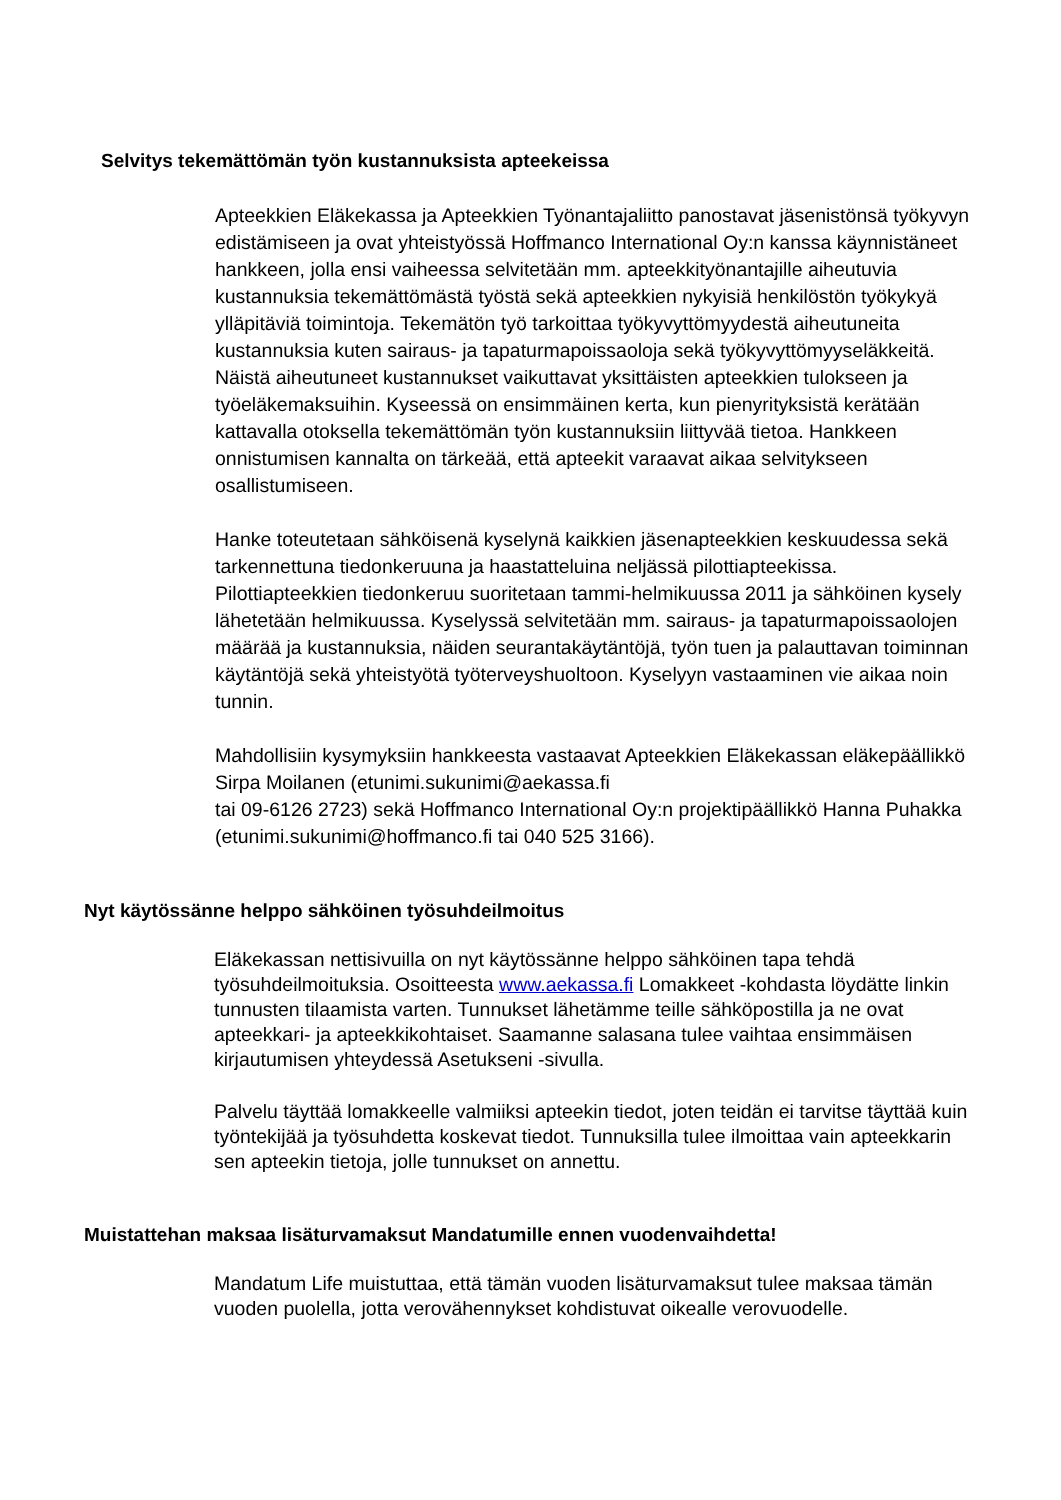Selvitys tekemättömän työn kustannuksista apteekeissa
Apteekkien Eläkekassa ja Apteekkien Työnantajaliitto panostavat jäsenistönsä työkyvyn edistämiseen ja ovat yhteistyössä Hoffmanco International Oy:n kanssa käynnistäneet hankkeen, jolla ensi vaiheessa selvitetään mm. apteekkityönantajille aiheutuvia kustannuksia tekemättömästä työstä sekä apteekkien nykyisiä henkilöstön työkykyä ylläpitäviä toimintoja. Tekemätön työ tarkoittaa työkyvyttömyydestä aiheutuneita kustannuksia kuten sairaus- ja tapaturmapoissaoloja sekä työkyvyttömyyseläkkeitä. Näistä aiheutuneet kustannukset vaikuttavat yksittäisten apteekkien tulokseen ja työeläkemaksuihin. Kyseessä on ensimmäinen kerta, kun pienyrityksistä kerätään kattavalla otoksella tekemättömän työn kustannuksiin liittyvää tietoa. Hankkeen onnistumisen kannalta on tärkeää, että apteekit varaavat aikaa selvitykseen osallistumiseen.
Hanke toteutetaan sähköisenä kyselynä kaikkien jäsenapteekkien keskuudessa sekä tarkennettuna tiedonkeruuna ja haastatteluina neljässä pilottiapteekissa. Pilottiapteekkien tiedonkeruu suoritetaan tammi-helmikuussa 2011 ja sähköinen kysely lähetetään helmikuussa. Kyselyssä selvitetään mm. sairaus- ja tapaturmapoissaolojen määrää ja kustannuksia, näiden seurantakäytäntöjä, työn tuen ja palauttavan toiminnan käytäntöjä sekä yhteistyötä työterveyshuoltoon. Kyselyyn vastaaminen vie aikaa noin tunnin.
Mahdollisiin kysymyksiin hankkeesta vastaavat Apteekkien Eläkekassan eläkepäällikkö Sirpa Moilanen (etunimi.sukunimi@aekassa.fi
tai 09-6126 2723) sekä Hoffmanco International Oy:n projektipäällikkö Hanna Puhakka (etunimi.sukunimi@hoffmanco.fi tai 040 525 3166).
Nyt käytössänne helppo sähköinen työsuhdeilmoitus
Eläkekassan nettisivuilla on nyt käytössänne helppo sähköinen tapa tehdä työsuhdeilmoituksia. Osoitteesta www.aekassa.fi Lomakkeet -kohdasta löydätte linkin tunnusten tilaamista varten. Tunnukset lähetämme teille sähköpostilla ja ne ovat apteekkari- ja apteekkikohtaiset. Saamanne salasana tulee vaihtaa ensimmäisen kirjautumisen yhteydessä Asetukseni -sivulla.
Palvelu täyttää lomakkeelle valmiiksi apteekin tiedot, joten teidän ei tarvitse täyttää kuin työntekijää ja työsuhdetta koskevat tiedot. Tunnuksilla tulee ilmoittaa vain apteekkarin sen apteekin tietoja, jolle tunnukset on annettu.
Muistattehan maksaa lisäturvamaksut Mandatumille ennen vuodenvaihdetta!
Mandatum Life muistuttaa, että tämän vuoden lisäturvamaksut tulee maksaa tämän vuoden puolella, jotta verovähennykset kohdistuvat oikealle verovuodelle.